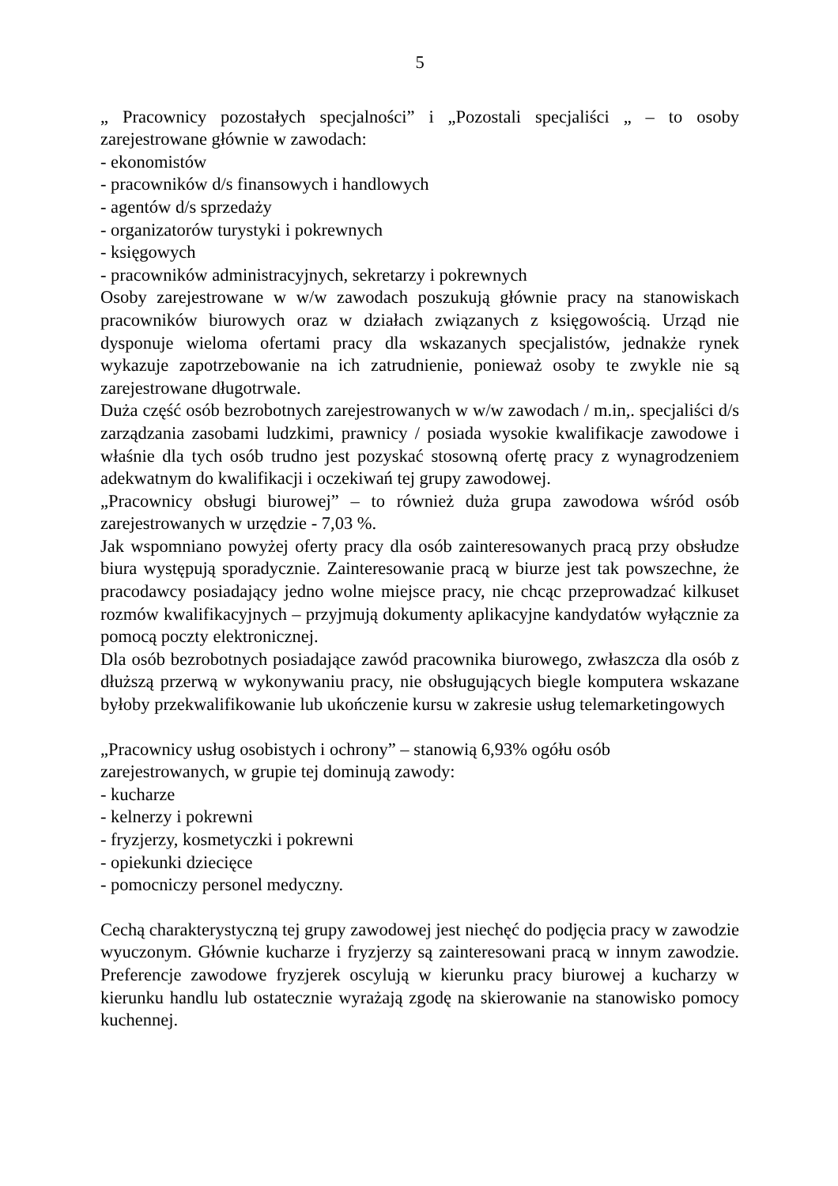5
„ Pracownicy pozostałych specjalności” i „Pozostali specjaliści „ – to osoby zarejestrowane głównie w zawodach:
- ekonomistów
- pracowników d/s finansowych i handlowych
- agentów d/s sprzedaży
- organizatorów turystyki i pokrewnych
- księgowych
- pracowników administracyjnych, sekretarzy i pokrewnych
Osoby zarejestrowane w w/w zawodach poszukują głównie pracy na stanowiskach pracowników biurowych oraz w działach związanych z księgowością. Urząd nie dysponuje wieloma ofertami pracy dla wskazanych specjalistów, jednakże rynek wykazuje zapotrzebowanie na ich zatrudnienie, ponieważ osoby te zwykle nie są zarejestrowane długotrwale.
Duża część osób bezrobotnych zarejestrowanych w w/w zawodach / m.in,. specjaliści d/s zarządzania zasobami ludzkimi, prawnicy / posiada wysokie kwalifikacje zawodowe i właśnie dla tych osób trudno jest pozyskać stosowną ofertę pracy z wynagrodzeniem adekwatnym do kwalifikacji i oczekiwań tej grupy zawodowej.
„Pracownicy obsługi biurowej” – to również duża grupa zawodowa wśród osób zarejestrowanych w urzędzie - 7,03 %.
Jak wspomniano powyżej oferty pracy dla osób zainteresowanych pracą przy obsłudze biura występują sporadycznie. Zainteresowanie pracą w biurze jest tak powszechne, że pracodawcy posiadający jedno wolne miejsce pracy, nie chcąc przeprowadzać kilkuset rozmów kwalifikacyjnych – przyjmują dokumenty aplikacyjne kandydatów wyłącznie za pomocą poczty elektronicznej.
Dla osób bezrobotnych posiadające zawód pracownika biurowego, zwłaszcza dla osób z dłuższą przerwą w wykonywaniu pracy, nie obsługujących biegle komputera wskazane byłoby przekwalifikowanie lub ukończenie kursu w zakresie usług telemarketingowych
„Pracownicy usług osobistych i ochrony” – stanowią 6,93% ogółu osób zarejestrowanych, w grupie tej dominują zawody:
- kucharze
- kelnerzy i pokrewni
- fryzjerzy, kosmetyczki i pokrewni
- opiekunki dziecięce
- pomocniczy personel medyczny.
Cechą charakterystyczną tej grupy zawodowej jest niechęć do podjęcia pracy w zawodzie wyuczonym. Głównie kucharze i fryzjerzy są zainteresowani pracą w innym zawodzie. Preferencje zawodowe fryzjerek oscylują w kierunku pracy biurowej a kucharzy w kierunku handlu lub ostatecznie wyrażają zgodę na skierowanie na stanowisko pomocy kuchennej.